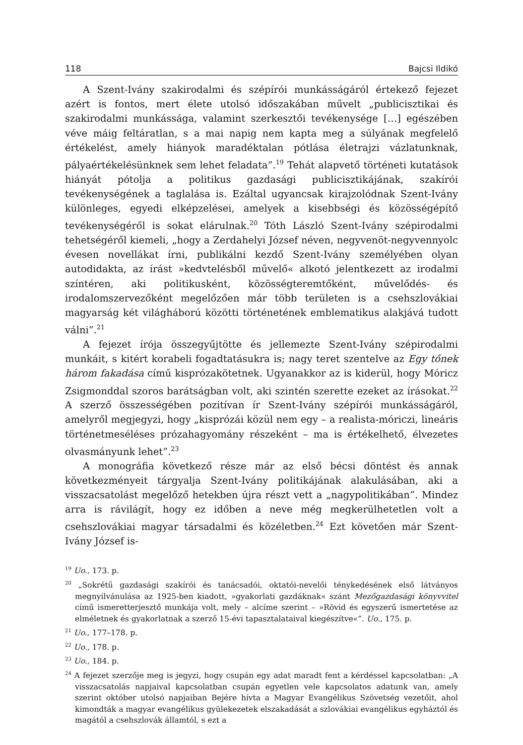118 Bajcsi Ildikó
A Szent-Ivány szakirodalmi és szépírói munkásságáról értekező fejezet azért is fontos, mert élete utolsó időszakában művelt „publicisztikai és szakirodalmi munkássága, valamint szerkesztői tevékenysége […] egészében véve máig feltáratlan, s a mai napig nem kapta meg a súlyának megfelelő értékelést, amely hiányok maradéktalan pótlása életrajzi vázlatunknak, pályaértékelésünknek sem lehet feladata”.<sup>19</sup> Tehát alapvető történeti kutatások hiányát pótolja a politikus gazdasági publicisztikájának, szakírói tevékenységének a taglalása is. Ezáltal ugyancsak kirajzolódnak Szent-Ivány különleges, egyedi elképzelései, amelyek a kisebbségi és közösségépítő tevékenységéről is sokat elárulnak.<sup>20</sup> Tóth László Szent-Ivány szépirodalmi tehetségéről kiemeli, „hogy a Zerdahelyi József néven, negyvenöt-negyvennyolc évesen novellákat írni, publikálni kezdő Szent-Ivány személyében olyan autodidakta, az írást »kedvtelésből művelő« alkotó jelentkezett az irodalmi színtéren, aki politikusként, közösségteremtőként, művelődés- és irodalomszervezőként megelőzően már több területen is a csehszlovákiai magyarság két világháború közötti történetének emblematikus alakjává tudott válni”.<sup>21</sup>
A fejezet írója összegyűjtötte és jellemezte Szent-Ivány szépirodalmi munkáit, s kitért korabeli fogadtatásukra is; nagy teret szentelve az Egy tőnek három fakadása című kisprózakötetnek. Ugyanakkor az is kiderül, hogy Móricz Zsigmonddal szoros barátságban volt, aki szintén szerette ezeket az írásokat.<sup>22</sup> A szerző összességében pozitívan ír Szent-Ivány szépírói munkásságáról, amelyről megjegyzi, hogy „kisprózái közül nem egy – a realista-móriczi, lineáris történetmeséléses prózahagyomány részeként – ma is értékelhető, élvezetes olvasmányunk lehet”.<sup>23</sup>
A monográfia következő része már az első bécsi döntést és annak következményeit tárgyalja Szent-Ivány politikájának alakulásában, aki a visszacsatolást megelőző hetekben újra részt vett a „nagypolitikában”. Mindez arra is rávilágít, hogy ez időben a neve még megkerülhetetlen volt a csehszlovákiai magyar társadalmi és közéletben.<sup>24</sup> Ezt követően már Szent-Ivány József is-
<sup>19</sup> Uo., 173. p.
<sup>20</sup> „Sokrétű gazdasági szakírói és tanácsadói, oktatói-nevelői ténykedésének első látványos megnyilvánulása az 1925-ben kiadott, »gyakorlati gazdáknak« szánt Mezőgazdasági könyvvitel című ismeretterjesztő munkája volt, mely – alcíme szerint – »Rövid és egyszerű ismertetése az elméletnek és gyakorlatnak a szerző 15-évi tapasztalataival kiegészítve«”. Uo., 175. p.
<sup>21</sup> Uo., 177–178. p.
<sup>22</sup> Uo., 178. p.
<sup>23</sup> Uo., 184. p.
<sup>24</sup> A fejezet szerzője meg is jegyzi, hogy csupán egy adat maradt fent a kérdéssel kapcsolatban: „A visszacsatolás napjaival kapcsolatban csupán egyetlen vele kapcsolatos adatunk van, amely szerint október utolsó napjaiban Bejére hívta a Magyar Evangélikus Szövetség vezetőit, ahol kimondták a magyar evangélikus gyülekezetek elszakadását a szlovákiai evangélikus egyháztól és magától a csehszlovák államtól, s ezt a